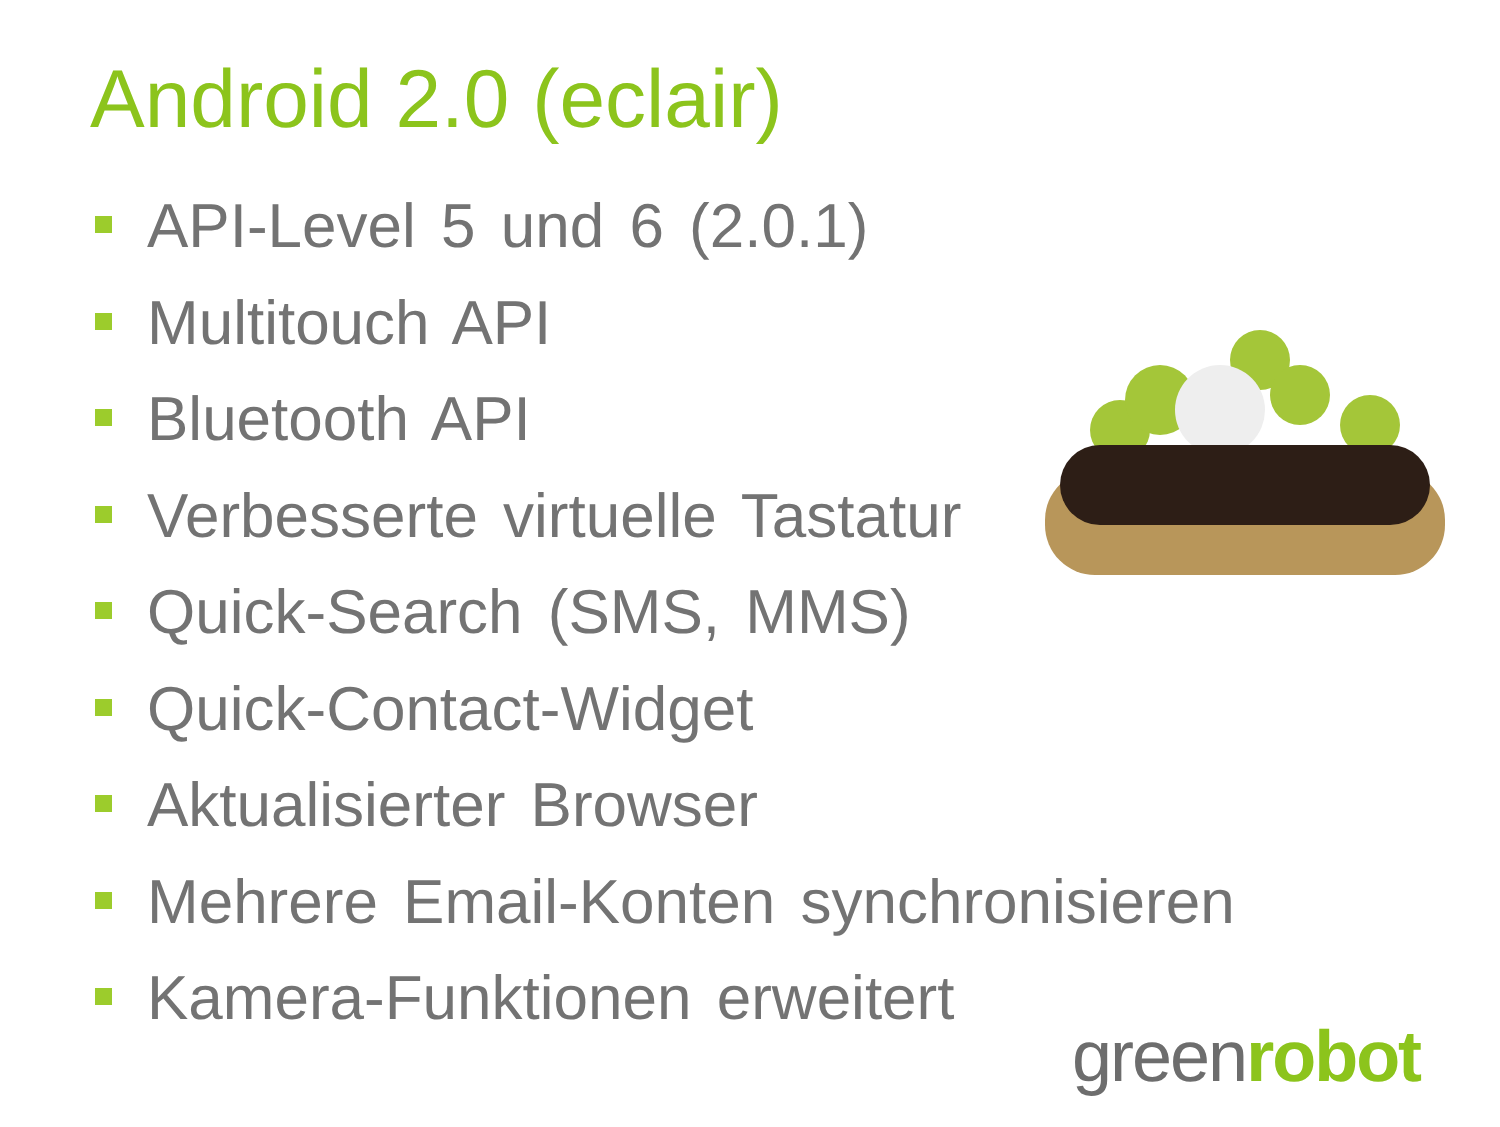Android 2.0 (eclair)
API-Level 5 und 6 (2.0.1)
Multitouch API
Bluetooth API
Verbesserte virtuelle Tastatur
Quick-Search (SMS, MMS)
Quick-Contact-Widget
Aktualisierter Browser
Mehrere Email-Konten synchronisieren
Kamera-Funktionen erweitert
greenrobot